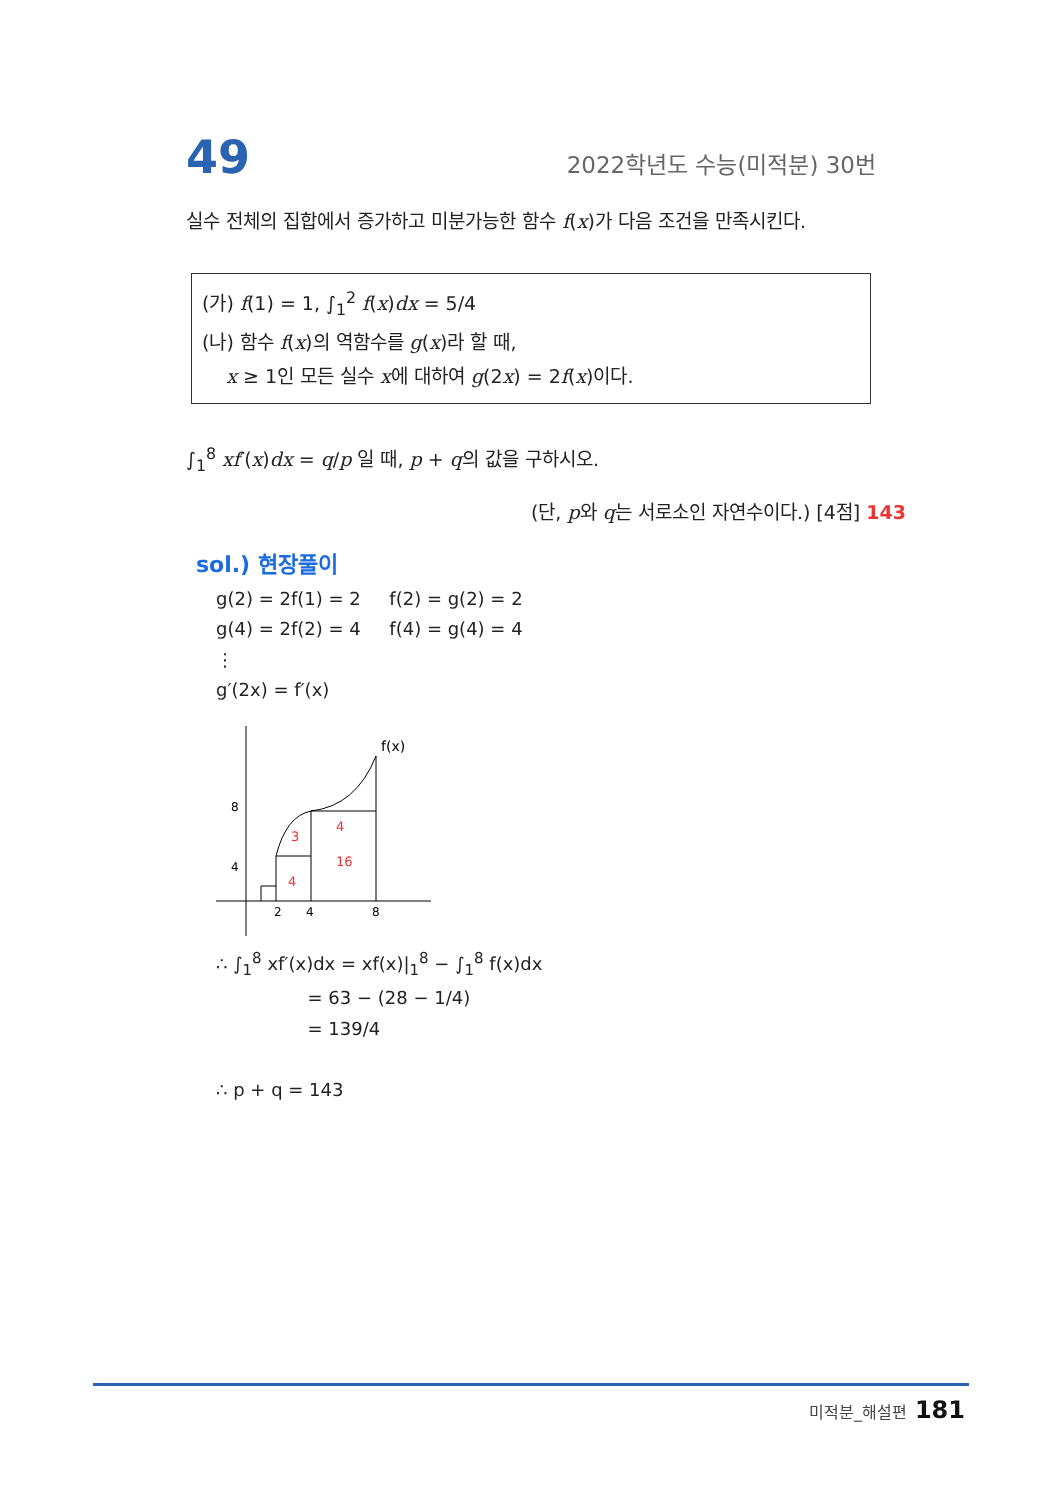49 2022학년도 수능(미적분) 30번
실수 전체의 집합에서 증가하고 미분가능한 함수 f(x)가 다음 조건을 만족시킨다.
(가) f(1) = 1, ∫<sub>1</sub><sup>2</sup> f(x)dx = 5/4
(나) 함수 f(x)의 역함수를 g(x)라 할 때,
x ≥ 1인 모든 실수 x에 대하여 g(2x) = 2f(x)이다.
∫<sub>1</sub><sup>8</sup> xf′(x)dx = q/p 일 때, p + q의 값을 구하시오.
(단, p와 q는 서로소인 자연수이다.) [4점] 143
sol.) 현장풀이
g(2) = 2f(1) = 2 f(2) = g(2) = 2
g(4) = 2f(2) = 4 f(4) = g(4) = 4
⋮
g′(2x) = f′(x)
f(x)
8
4
2
4
8
4
3
4
16
∴ ∫<sub>1</sub><sup>8</sup> xf′(x)dx = xf(x)|<sub>1</sub><sup>8</sup> − ∫<sub>1</sub><sup>8</sup> f(x)dx
= 63 − (28 − 1/4)
= 139/4
∴ p + q = 143
미적분_해설편 181